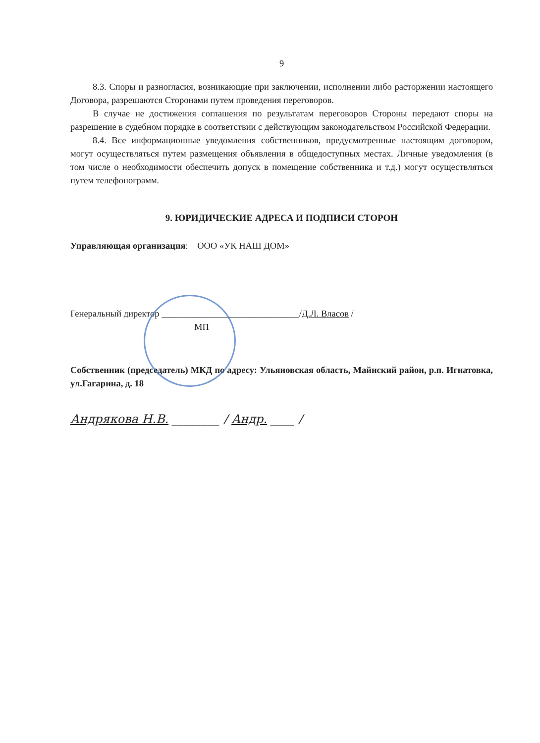9
8.3. Споры и разногласия, возникающие при заключении, исполнении либо расторжении настоящего Договора, разрешаются Сторонами путем проведения переговоров.
В случае не достижения соглашения по результатам переговоров Стороны передают споры на разрешение в судебном порядке в соответствии с действующим законодательством Российской Федерации.
8.4. Все информационные уведомления собственников, предусмотренные настоящим договором, могут осуществляться путем размещения объявления в общедоступных местах. Личные уведомления (в том числе о необходимости обеспечить допуск в помещение собственника и т.д.) могут осуществляться путем телефонограмм.
9. ЮРИДИЧЕСКИЕ АДРЕСА И ПОДПИСИ СТОРОН
Управляющая организация: ООО «УК НАШ ДОМ»
Генеральный директор ______________________________/Д.Л. Власов /
МП
Собственник (председатель) МКД по адресу: Ульяновская область, Майнский район, р.п. Игнатовка, ул.Гагарина, д. 18
Андрякова Н.В. ________ / Андр. ____ /